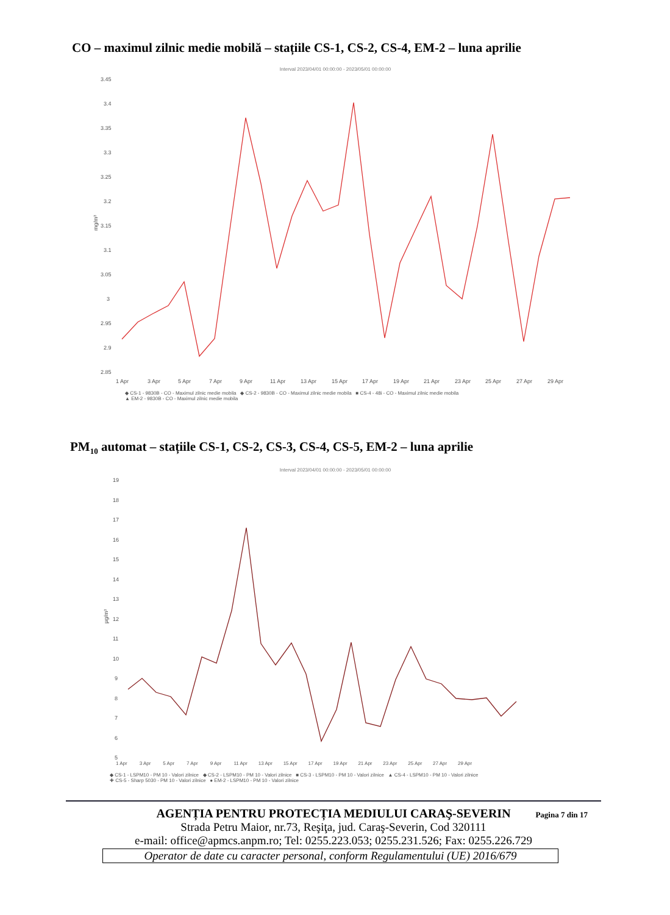CO – maximul zilnic medie mobilă – stațiile CS-1, CS-2, CS-4, EM-2 – luna aprilie
Interval 2023/04/01 00:00:00 - 2023/05/01 00:00:00
3.45
3.4
3.35
3.3
3.25
3.2
3.15
3.1
3.05
3
2.95
2.9
2.85
mg/m³
1 Apr
3 Apr
5 Apr
7 Apr
9 Apr
11 Apr
13 Apr
15 Apr
17 Apr
19 Apr
21 Apr
23 Apr
25 Apr
27 Apr
29 Apr
◆ CS-1 - 9830B - CO - Maximul zilnic medie mobila ◆ CS-2 - 9830B - CO - Maximul zilnic medie mobila ■ CS-4 - 48i - CO - Maximul zilnic medie mobila
▲ EM-2 - 9830B - CO - Maximul zilnic medie mobila
PM<sub>10</sub> automat – stațiile CS-1, CS-2, CS-3, CS-4, CS-5, EM-2 – luna aprilie
Interval 2023/04/01 00:00:00 - 2023/05/01 00:00:00
19
18
17
16
15
14
13
12
11
10
9
8
7
6
5
µg/m³
1 Apr 3 Apr 5 Apr 7 Apr 9 Apr 11 Apr 13 Apr 15 Apr 17 Apr 19 Apr 21 Apr 23 Apr 25 Apr 27 Apr 29 Apr
◆ CS-1 - LSPM10 - PM 10 - Valori zilnice ◆ CS-2 - LSPM10 - PM 10 - Valori zilnice ■ CS-3 - LSPM10 - PM 10 - Valori zilnice ▲ CS-4 - LSPM10 - PM 10 - Valori zilnice
✚ CS-5 - Sharp 5030 - PM 10 - Valori zilnice ● EM-2 - LSPM10 - PM 10 - Valori zilnice
Pagina 7 din 17
AGENȚIA PENTRU PROTECȚIA MEDIULUI CARAŞ-SEVERIN
Strada Petru Maior, nr.73, Reşiţa, jud. Caraş-Severin, Cod 320111
e-mail: office@apmcs.anpm.ro; Tel: 0255.223.053; 0255.231.526; Fax: 0255.226.729
Operator de date cu caracter personal, conform Regulamentului (UE) 2016/679